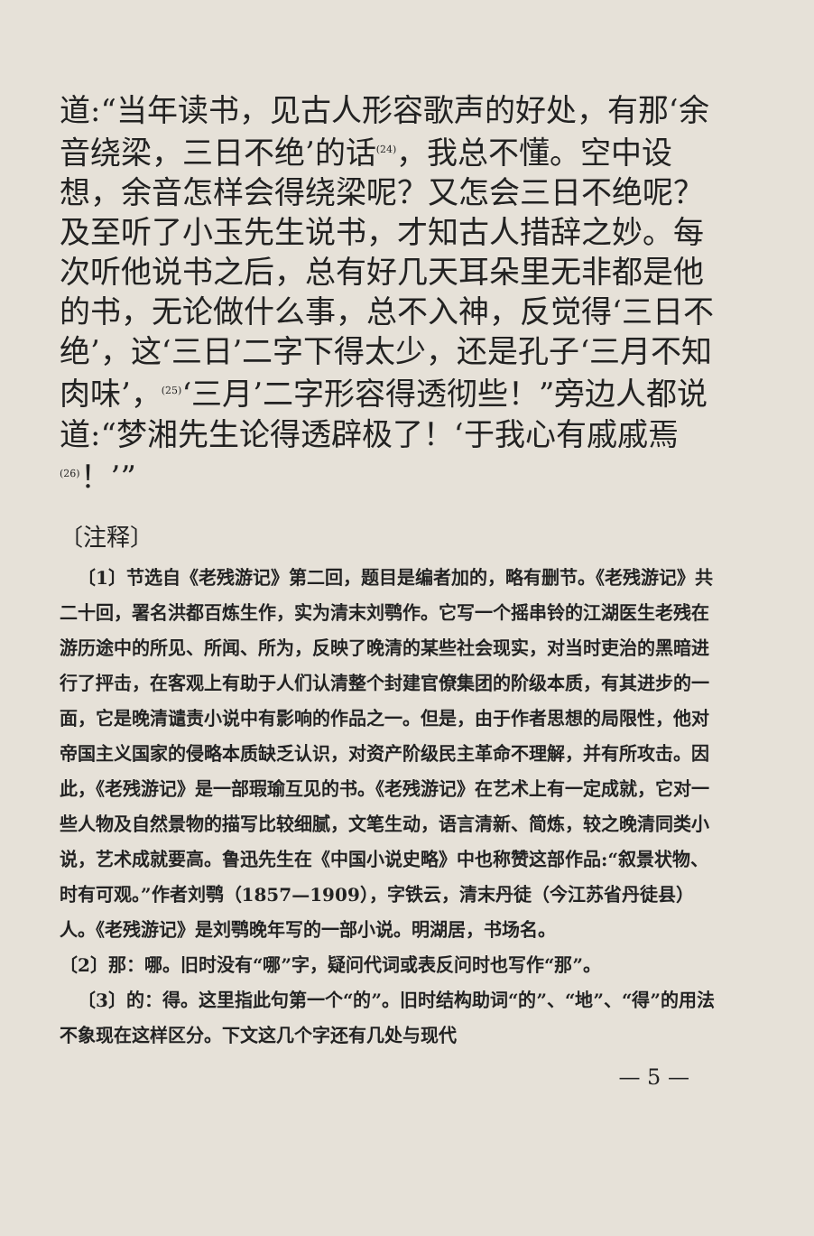道:“当年读书，见古人形容歌声的好处，有那‘余音绕梁，三日不绝’的话<sup>(24)</sup>，我总不懂。空中设想，余音怎样会得绕梁呢？又怎会三日不绝呢？及至听了小玉先生说书，才知古人措辞之妙。每次听他说书之后，总有好几天耳朵里无非都是他的书，无论做什么事，总不入神，反觉得‘三日不绝’，这‘三日’二字下得太少，还是孔子‘三月不知肉味’，<sup>(25)</sup>‘三月’二字形容得透彻些！”旁边人都说道:“梦湘先生论得透辟极了！‘于我心有戚戚焉<sup>(26)</sup>！’”
〔注释〕
〔1〕节选自《老残游记》第二回，题目是编者加的，略有删节。《老残游记》共二十回，署名洪都百炼生作，实为清末刘鹗作。它写一个摇串铃的江湖医生老残在游历途中的所见、所闻、所为，反映了晚清的某些社会现实，对当时吏治的黑暗进行了抨击，在客观上有助于人们认清整个封建官僚集团的阶级本质，有其进步的一面，它是晚清谴责小说中有影响的作品之一。但是，由于作者思想的局限性，他对帝国主义国家的侵略本质缺乏认识，对资产阶级民主革命不理解，并有所攻击。因此，《老残游记》是一部瑕瑜互见的书。《老残游记》在艺术上有一定成就，它对一些人物及自然景物的描写比较细腻，文笔生动，语言清新、简炼，较之晚清同类小说，艺术成就要高。鲁迅先生在《中国小说史略》中也称赞这部作品:“叙景状物、时有可观。”作者刘鹗（1857—1909），字铁云，清末丹徒（今江苏省丹徒县）人。《老残游记》是刘鹗晚年写的一部小说。明湖居，书场名。
〔2〕那：哪。旧时没有“哪”字，疑问代词或表反问时也写作“那”。
〔3〕的：得。这里指此句第一个“的”。旧时结构助词“的”、“地”、“得”的用法不象现在这样区分。下文这几个字还有几处与现代
— 5 —